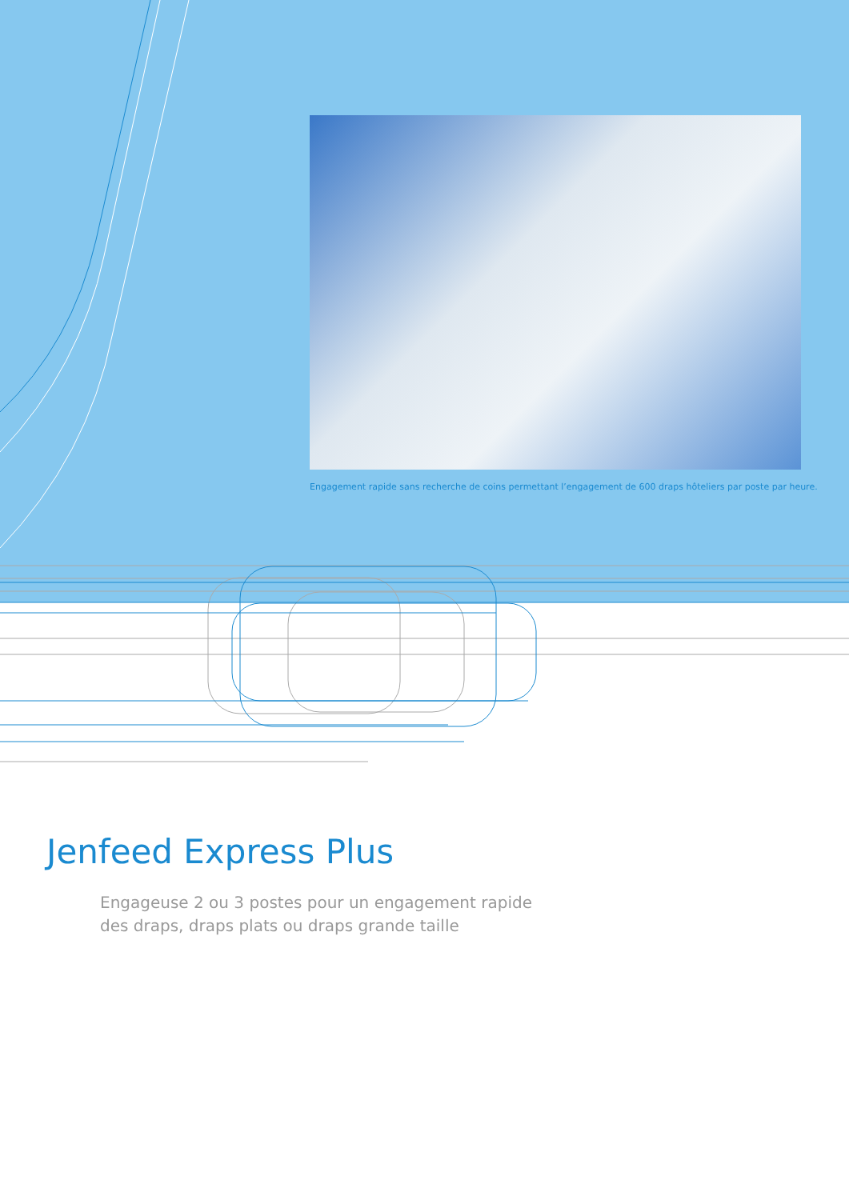Engagement rapide sans recherche de coins permettant l’engagement de 600 draps hôteliers par poste par heure.
Jenfeed Express Plus
Engageuse 2 ou 3 postes pour un engagement rapide
des draps, draps plats ou draps grande taille